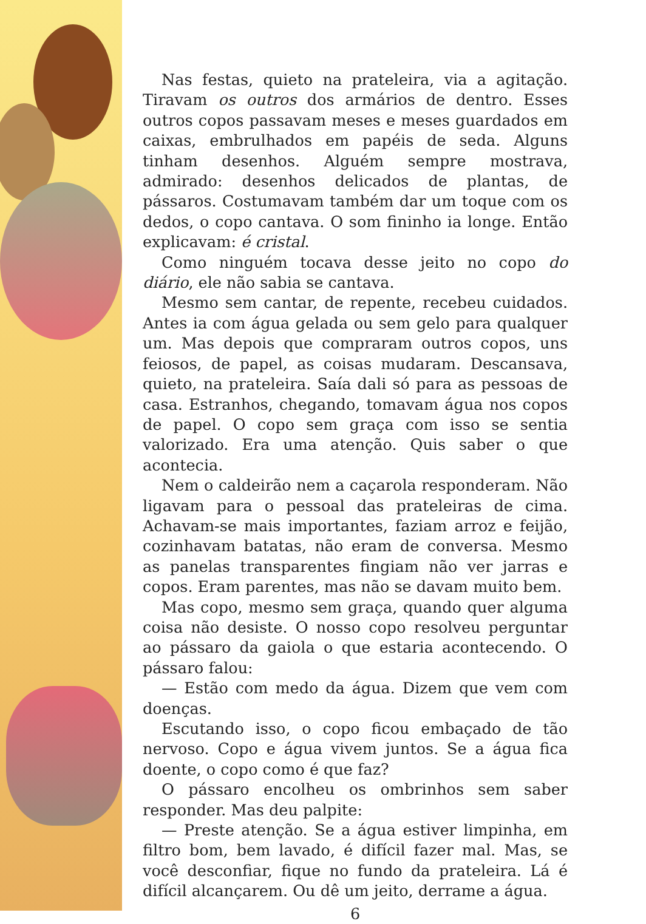Nas festas, quieto na prateleira, via a agitação. Tiravam os outros dos armários de dentro. Esses outros copos passavam meses e meses guardados em caixas, embrulhados em papéis de seda. Alguns tinham desenhos. Alguém sempre mostrava, admirado: desenhos delicados de plantas, de pássaros. Costumavam também dar um toque com os dedos, o copo cantava. O som fininho ia longe. Então explicavam: é cristal.
Como ninguém tocava desse jeito no copo do diário, ele não sabia se cantava.
Mesmo sem cantar, de repente, recebeu cuidados. Antes ia com água gelada ou sem gelo para qualquer um. Mas depois que compraram outros copos, uns feiosos, de papel, as coisas mudaram. Descansava, quieto, na prateleira. Saía dali só para as pessoas de casa. Estranhos, chegando, tomavam água nos copos de papel. O copo sem graça com isso se sentia valorizado. Era uma atenção. Quis saber o que acontecia.
Nem o caldeirão nem a caçarola responderam. Não ligavam para o pessoal das prateleiras de cima. Achavam-se mais importantes, faziam arroz e feijão, cozinhavam batatas, não eram de conversa. Mesmo as panelas transparentes fingiam não ver jarras e copos. Eram parentes, mas não se davam muito bem.
Mas copo, mesmo sem graça, quando quer alguma coisa não desiste. O nosso copo resolveu perguntar ao pássaro da gaiola o que estaria acontecendo. O pássaro falou:
— Estão com medo da água. Dizem que vem com doenças.
Escutando isso, o copo ficou embaçado de tão nervoso. Copo e água vivem juntos. Se a água fica doente, o copo como é que faz?
O pássaro encolheu os ombrinhos sem saber responder. Mas deu palpite:
— Preste atenção. Se a água estiver limpinha, em filtro bom, bem lavado, é difícil fazer mal. Mas, se você desconfiar, fique no fundo da prateleira. Lá é difícil alcançarem. Ou dê um jeito, derrame a água.
6